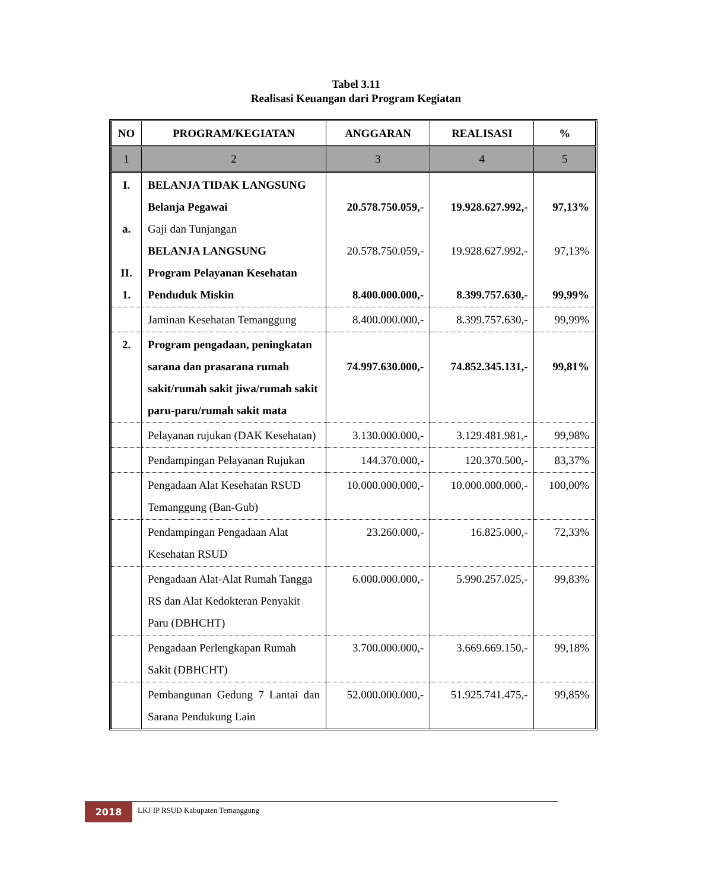Tabel 3.11
Realisasi Keuangan dari Program Kegiatan
| NO | PROGRAM/KEGIATAN | ANGGARAN | REALISASI | % |
| --- | --- | --- | --- | --- |
| 1 | 2 | 3 | 4 | 5 |
| I. a. II. 1. | BELANJA TIDAK LANGSUNG Belanja Pegawai Gaji dan Tunjangan BELANJA LANGSUNG Program Pelayanan Kesehatan Penduduk Miskin | 20.578.750.059,- 20.578.750.059,- 8.400.000.000,- | 19.928.627.992,- 19.928.627.992,- 8.399.757.630,- | 97,13% 97,13% 99,99% |
| | Jaminan Kesehatan Temanggung | 8.400.000.000,- | 8.399.757.630,- | 99,99% |
| 2. | Program pengadaan, peningkatan sarana dan prasarana rumah sakit/rumah sakit jiwa/rumah sakit paru-paru/rumah sakit mata | 74.997.630.000,- | 74.852.345.131,- | 99,81% |
| | Pelayanan rujukan (DAK Kesehatan) | 3.130.000.000,- | 3.129.481.981,- | 99,98% |
| | Pendampingan Pelayanan Rujukan | 144.370.000,- | 120.370.500,- | 83,37% |
| | Pengadaan Alat Kesehatan RSUD Temanggung (Ban-Gub) | 10.000.000.000,- | 10.000.000.000,- | 100,00% |
| | Pendampingan Pengadaan Alat Kesehatan RSUD | 23.260.000,- | 16.825.000,- | 72,33% |
| | Pengadaan Alat-Alat Rumah Tangga RS dan Alat Kedokteran Penyakit Paru (DBHCHT) | 6.000.000.000,- | 5.990.257.025,- | 99,83% |
| | Pengadaan Perlengkapan Rumah Sakit (DBHCHT) | 3.700.000.000,- | 3.669.669.150,- | 99,18% |
| | Pembangunan Gedung 7 Lantai dan Sarana Pendukung Lain | 52.000.000.000,- | 51.925.741.475,- | 99,85% |
2018
LKJ IP RSUD Kabupaten Temanggung